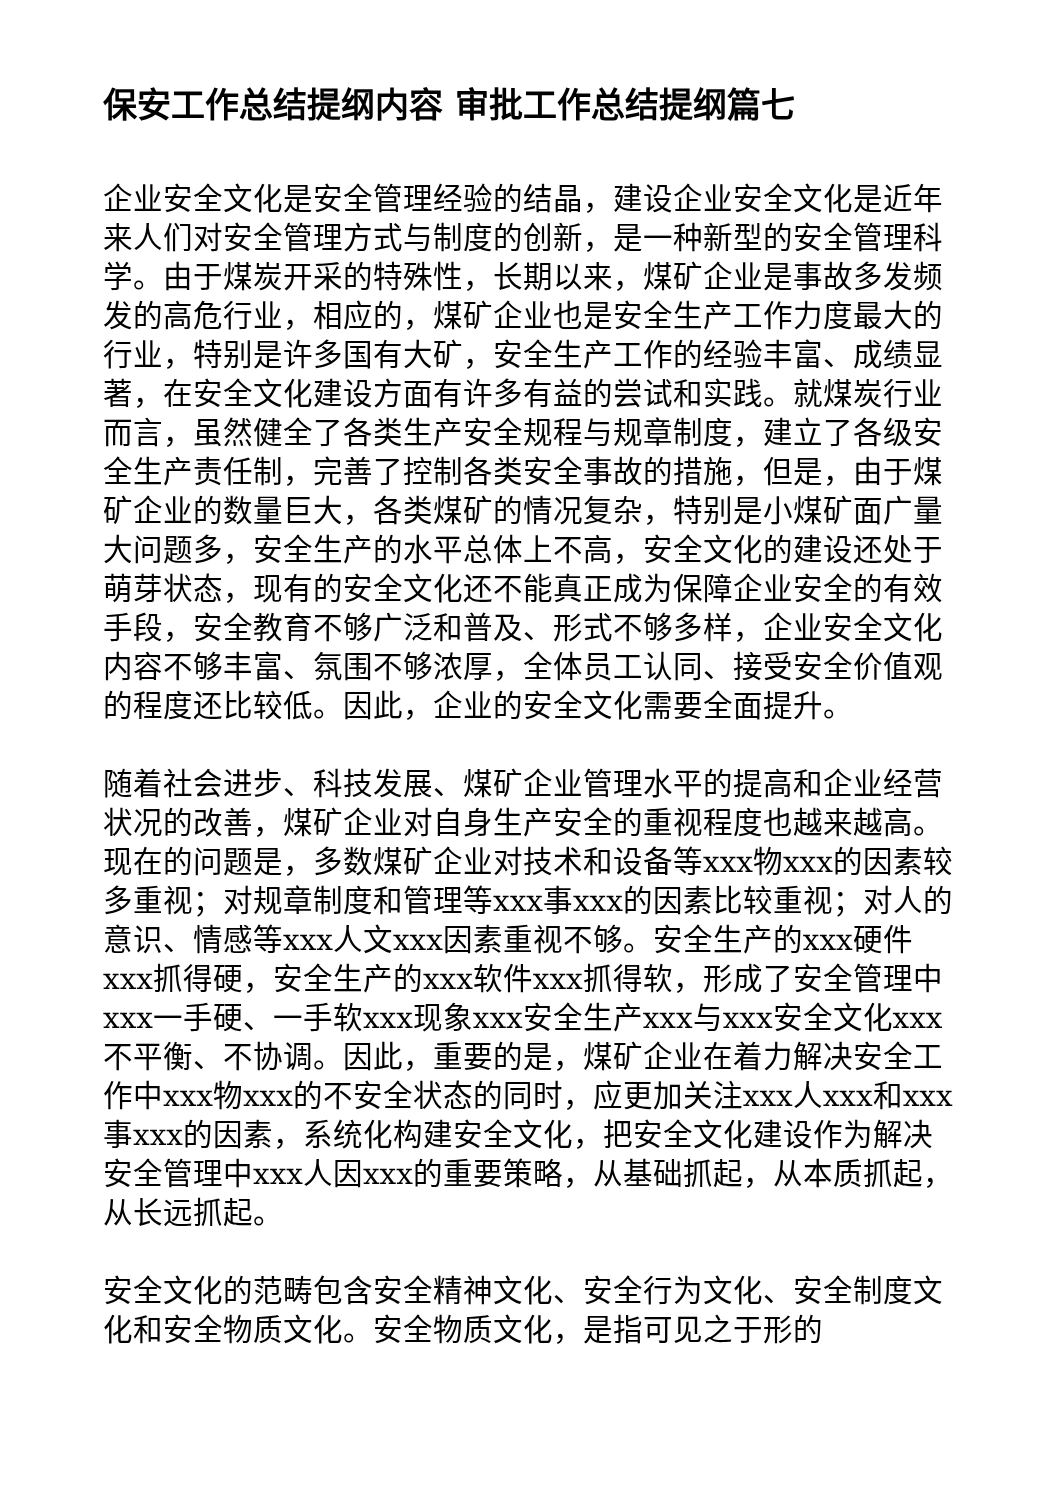保安工作总结提纲内容 审批工作总结提纲篇七
企业安全文化是安全管理经验的结晶，建设企业安全文化是近年来人们对安全管理方式与制度的创新，是一种新型的安全管理科学。由于煤炭开采的特殊性，长期以来，煤矿企业是事故多发频发的高危行业，相应的，煤矿企业也是安全生产工作力度最大的行业，特别是许多国有大矿，安全生产工作的经验丰富、成绩显著，在安全文化建设方面有许多有益的尝试和实践。就煤炭行业而言，虽然健全了各类生产安全规程与规章制度，建立了各级安全生产责任制，完善了控制各类安全事故的措施，但是，由于煤矿企业的数量巨大，各类煤矿的情况复杂，特别是小煤矿面广量大问题多，安全生产的水平总体上不高，安全文化的建设还处于萌芽状态，现有的安全文化还不能真正成为保障企业安全的有效手段，安全教育不够广泛和普及、形式不够多样，企业安全文化内容不够丰富、氛围不够浓厚，全体员工认同、接受安全价值观的程度还比较低。因此，企业的安全文化需要全面提升。
随着社会进步、科技发展、煤矿企业管理水平的提高和企业经营状况的改善，煤矿企业对自身生产安全的重视程度也越来越高。现在的问题是，多数煤矿企业对技术和设备等xxx物xxx的因素较多重视；对规章制度和管理等xxx事xxx的因素比较重视；对人的意识、情感等xxx人文xxx因素重视不够。安全生产的xxx硬件xxx抓得硬，安全生产的xxx软件xxx抓得软，形成了安全管理中xxx一手硬、一手软xxx现象xxx安全生产xxx与xxx安全文化xxx不平衡、不协调。因此，重要的是，煤矿企业在着力解决安全工作中xxx物xxx的不安全状态的同时，应更加关注xxx人xxx和xxx事xxx的因素，系统化构建安全文化，把安全文化建设作为解决安全管理中xxx人因xxx的重要策略，从基础抓起，从本质抓起，从长远抓起。
安全文化的范畴包含安全精神文化、安全行为文化、安全制度文化和安全物质文化。安全物质文化，是指可见之于形的